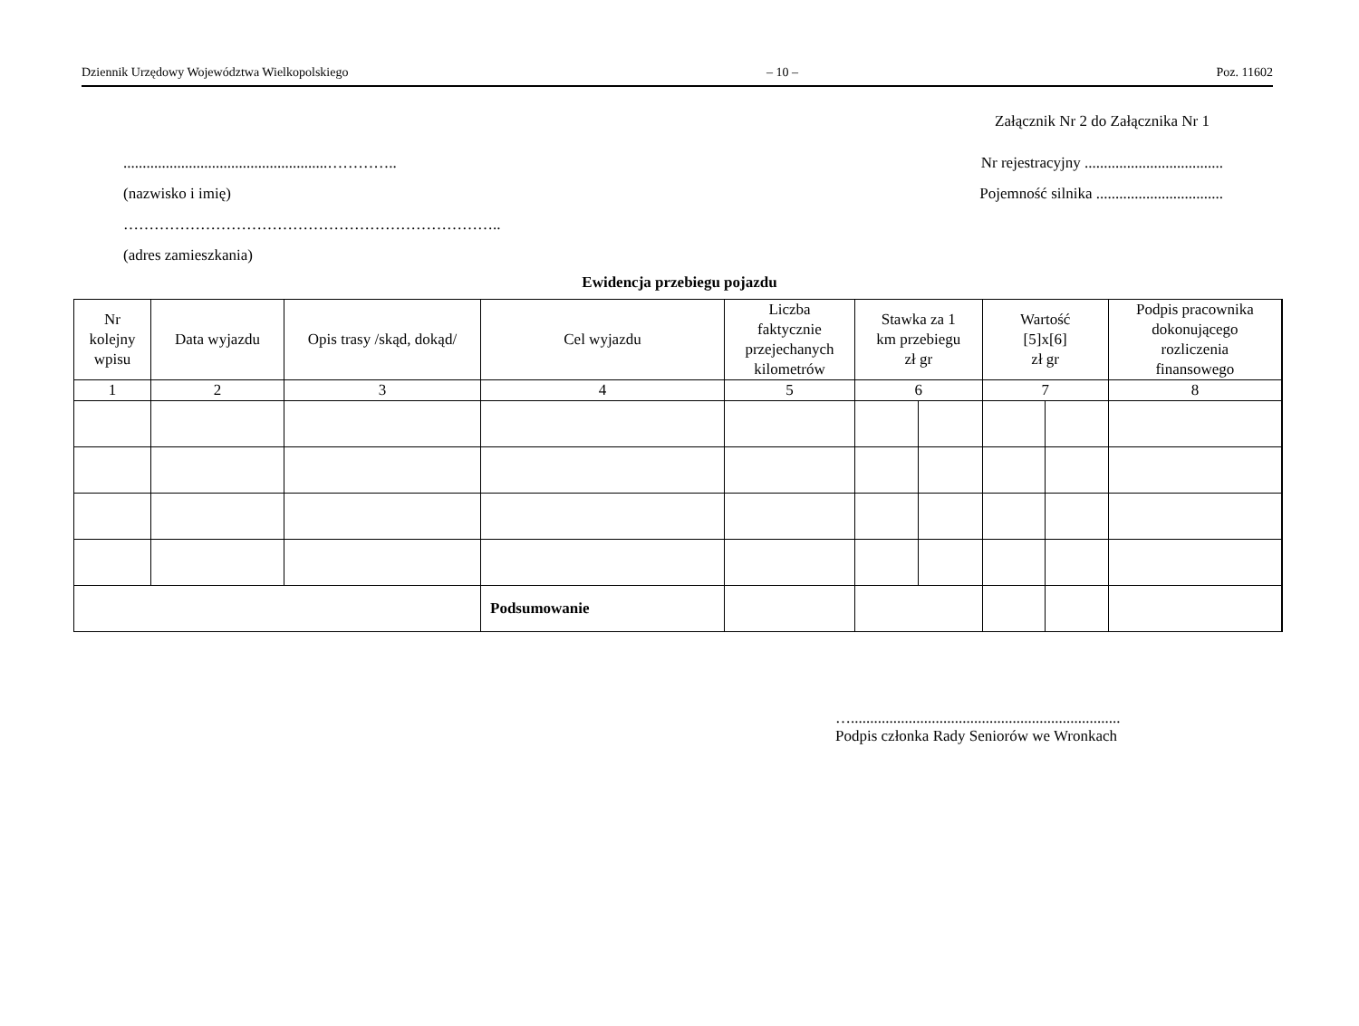Dziennik Urzędowy Województwa Wielkopolskiego – 10 – Poz. 11602
Załącznik Nr 2 do Załącznika Nr 1
.....................................................…………..
Nr rejestracyjny ....................................
(nazwisko i imię) Pojemność silnika .................................
………………………………………………………………..
(adres zamieszkania)
Ewidencja przebiegu pojazdu
| Nr kolejny wpisu | Data wyjazdu | Opis trasy /skąd, dokąd/ | Cel wyjazdu | Liczba faktycznie przejechanych kilometrów | Stawka za 1 km przebiegu zł gr | | Wartość [5]x[6] zł gr | | Podpis pracownika dokonującego rozliczenia finansowego | |
| --- | --- | --- | --- | --- | --- | --- | --- | --- | --- | --- |
| 1 | 2 | 3 | 4 | 5 | 6 | | 7 | | 8 | |
| | | | Podsumowanie | | | | | | | |
…......................................................................
Podpis członka Rady Seniorów we Wronkach